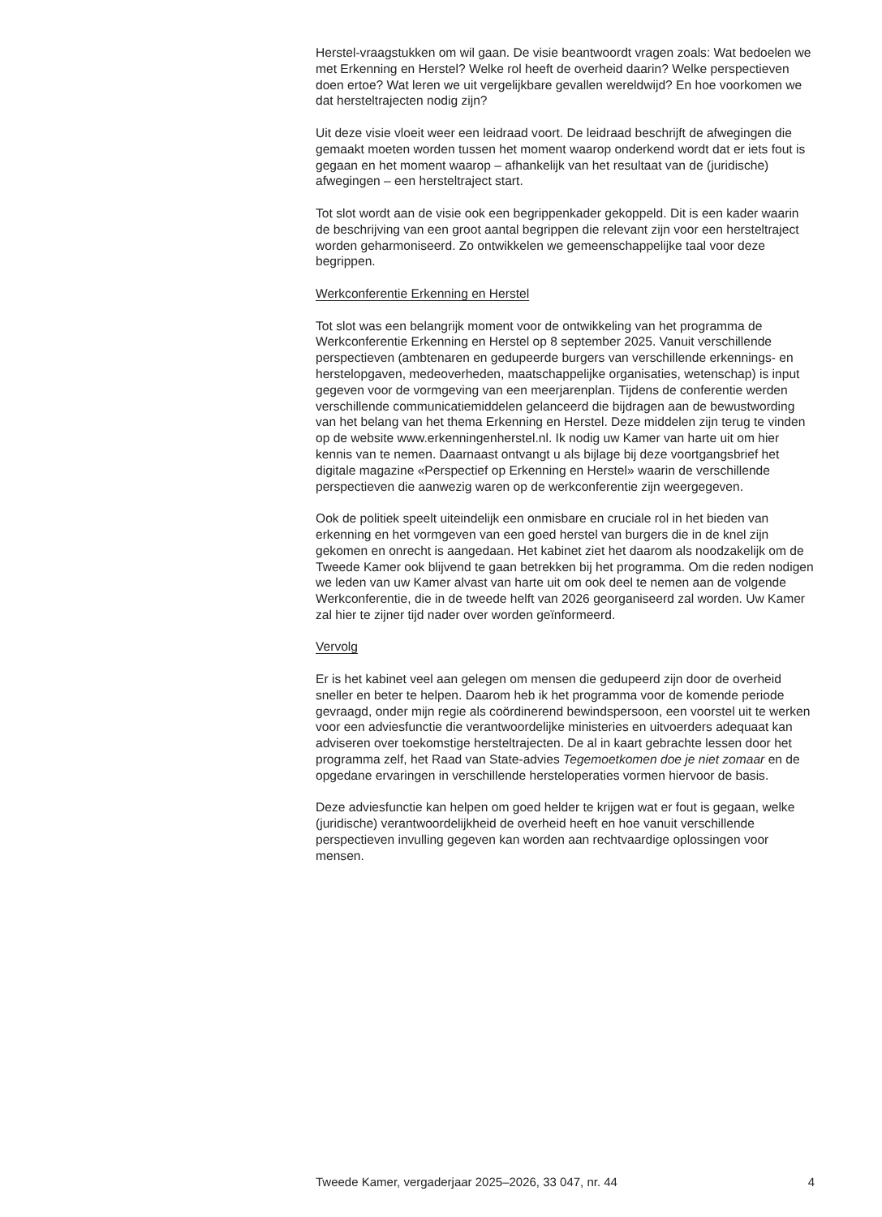Herstel-vraagstukken om wil gaan. De visie beantwoordt vragen zoals: Wat bedoelen we met Erkenning en Herstel? Welke rol heeft de overheid daarin? Welke perspectieven doen ertoe? Wat leren we uit vergelijkbare gevallen wereldwijd? En hoe voorkomen we dat hersteltrajecten nodig zijn?
Uit deze visie vloeit weer een leidraad voort. De leidraad beschrijft de afwegingen die gemaakt moeten worden tussen het moment waarop onderkend wordt dat er iets fout is gegaan en het moment waarop – afhankelijk van het resultaat van de (juridische) afwegingen – een hersteltraject start.
Tot slot wordt aan de visie ook een begrippenkader gekoppeld. Dit is een kader waarin de beschrijving van een groot aantal begrippen die relevant zijn voor een hersteltraject worden geharmoniseerd. Zo ontwikkelen we gemeenschappelijke taal voor deze begrippen.
Werkconferentie Erkenning en Herstel
Tot slot was een belangrijk moment voor de ontwikkeling van het programma de Werkconferentie Erkenning en Herstel op 8 september 2025. Vanuit verschillende perspectieven (ambtenaren en gedupeerde burgers van verschillende erkennings- en herstelopgaven, medeoverheden, maatschappelijke organisaties, wetenschap) is input gegeven voor de vormgeving van een meerjarenplan. Tijdens de conferentie werden verschillende communicatiemiddelen gelanceerd die bijdragen aan de bewustwording van het belang van het thema Erkenning en Herstel. Deze middelen zijn terug te vinden op de website www.erkenningenherstel.nl. Ik nodig uw Kamer van harte uit om hier kennis van te nemen. Daarnaast ontvangt u als bijlage bij deze voortgangsbrief het digitale magazine «Perspectief op Erkenning en Herstel» waarin de verschillende perspectieven die aanwezig waren op de werkconferentie zijn weergegeven.
Ook de politiek speelt uiteindelijk een onmisbare en cruciale rol in het bieden van erkenning en het vormgeven van een goed herstel van burgers die in de knel zijn gekomen en onrecht is aangedaan. Het kabinet ziet het daarom als noodzakelijk om de Tweede Kamer ook blijvend te gaan betrekken bij het programma. Om die reden nodigen we leden van uw Kamer alvast van harte uit om ook deel te nemen aan de volgende Werkconferentie, die in de tweede helft van 2026 georganiseerd zal worden. Uw Kamer zal hier te zijner tijd nader over worden geïnformeerd.
Vervolg
Er is het kabinet veel aan gelegen om mensen die gedupeerd zijn door de overheid sneller en beter te helpen. Daarom heb ik het programma voor de komende periode gevraagd, onder mijn regie als coördinerend bewindspersoon, een voorstel uit te werken voor een adviesfunctie die verantwoordelijke ministeries en uitvoerders adequaat kan adviseren over toekomstige hersteltrajecten. De al in kaart gebrachte lessen door het programma zelf, het Raad van State-advies Tegemoetkomen doe je niet zomaar en de opgedane ervaringen in verschillende hersteloperaties vormen hiervoor de basis.
Deze adviesfunctie kan helpen om goed helder te krijgen wat er fout is gegaan, welke (juridische) verantwoordelijkheid de overheid heeft en hoe vanuit verschillende perspectieven invulling gegeven kan worden aan rechtvaardige oplossingen voor mensen.
Tweede Kamer, vergaderjaar 2025–2026, 33 047, nr. 44 4